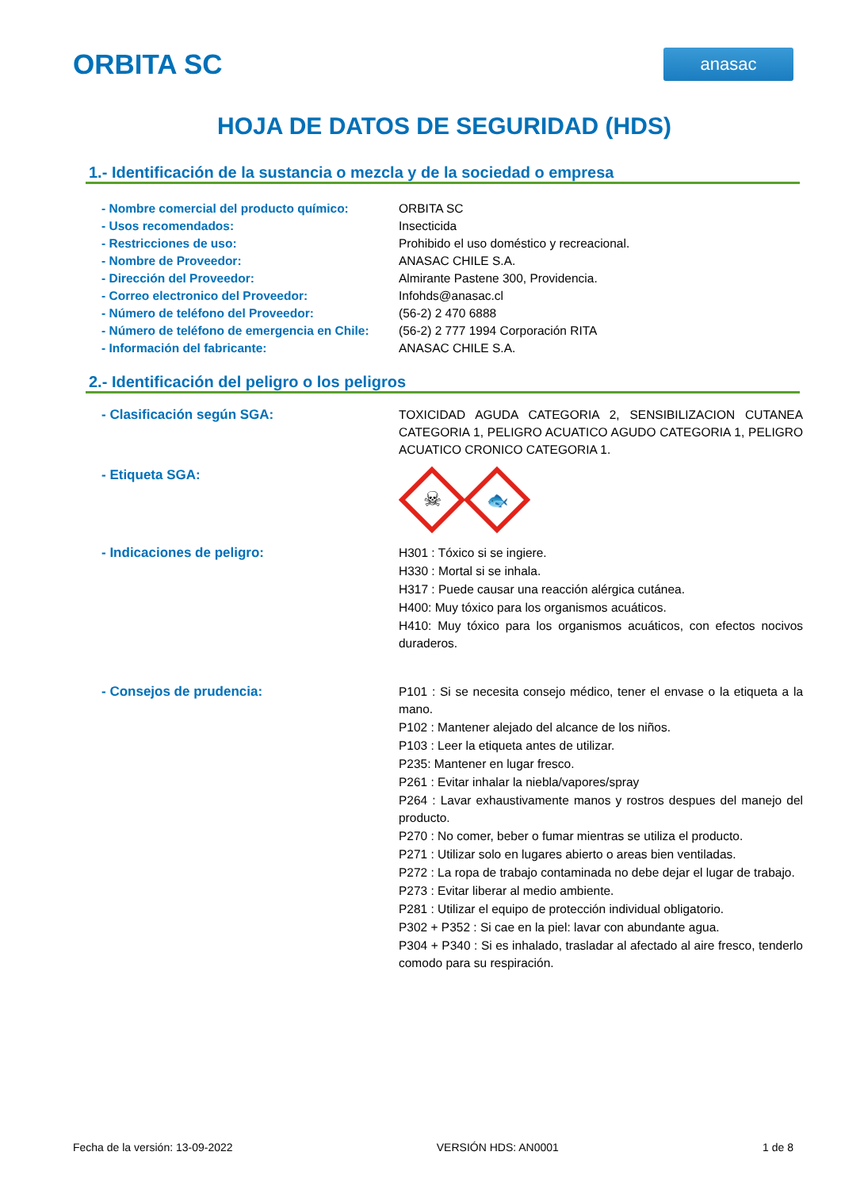ORBITA SC
anasac
HOJA DE DATOS DE SEGURIDAD (HDS)
1.- Identificación de la sustancia o mezcla y de la sociedad o empresa
- Nombre comercial del producto químico: ORBITA SC
- Usos recomendados: Insecticida
- Restricciones de uso: Prohibido el uso doméstico y recreacional.
- Nombre de Proveedor: ANASAC CHILE S.A.
- Dirección del Proveedor: Almirante Pastene 300, Providencia.
- Correo electronico del Proveedor: Infohds@anasac.cl
- Número de teléfono del Proveedor: (56-2) 2 470 6888
- Número de teléfono de emergencia en Chile:
(56-2) 2 777 1994 Corporación RITA
- Información del fabricante: ANASAC CHILE S.A.
2.- Identificación del peligro o los peligros
- Clasificación según SGA: TOXICIDAD AGUDA CATEGORIA 2, SENSIBILIZACION CUTANEA CATEGORIA 1, PELIGRO ACUATICO AGUDO CATEGORIA 1, PELIGRO ACUATICO CRONICO CATEGORIA 1.
- Etiqueta SGA:
☠
🐟
- Indicaciones de peligro: H301 : Tóxico si se ingiere.
H330 : Mortal si se inhala.
H317 : Puede causar una reacción alérgica cutánea.
H400: Muy tóxico para los organismos acuáticos.
H410: Muy tóxico para los organismos acuáticos, con efectos nocivos duraderos.
- Consejos de prudencia: P101 : Si se necesita consejo médico, tener el envase o la etiqueta a la mano.
P102 : Mantener alejado del alcance de los niños.
P103 : Leer la etiqueta antes de utilizar.
P235: Mantener en lugar fresco.
P261 : Evitar inhalar la niebla/vapores/spray
P264 : Lavar exhaustivamente manos y rostros despues del manejo del producto.
P270 : No comer, beber o fumar mientras se utiliza el producto.
P271 : Utilizar solo en lugares abierto o areas bien ventiladas.
P272 : La ropa de trabajo contaminada no debe dejar el lugar de trabajo.
P273 : Evitar liberar al medio ambiente.
P281 : Utilizar el equipo de protección individual obligatorio.
P302 + P352 : Si cae en la piel: lavar con abundante agua.
P304 + P340 : Si es inhalado, trasladar al afectado al aire fresco, tenderlo comodo para su respiración.
Fecha de la versión: 13-09-2022 VERSIÓN HDS: AN0001 1 de 8